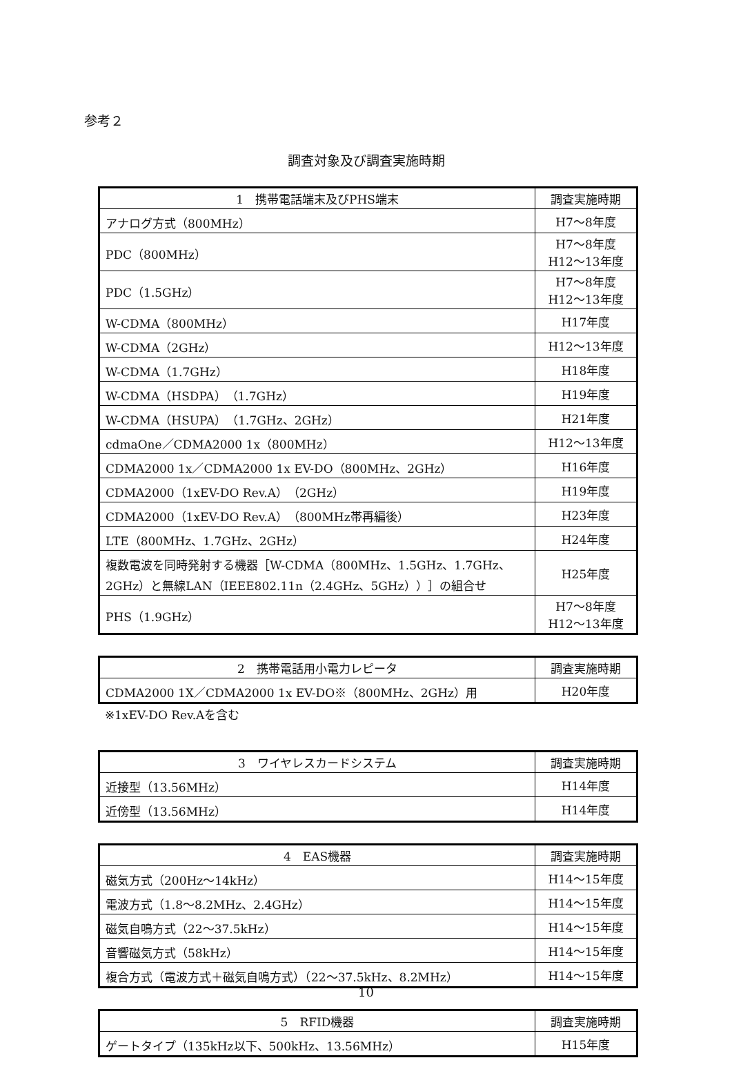参考２
調査対象及び調査実施時期
| 1 携帯電話端末及びPHS端末 | 調査実施時期 |
| --- | --- |
| アナログ方式（800MHz） | H7～8年度 |
| PDC（800MHz） | H7～8年度 H12～13年度 |
| PDC（1.5GHz） | H7～8年度 H12～13年度 |
| W-CDMA（800MHz） | H17年度 |
| W-CDMA（2GHz） | H12～13年度 |
| W-CDMA（1.7GHz） | H18年度 |
| W-CDMA（HSDPA）（1.7GHz） | H19年度 |
| W-CDMA（HSUPA）（1.7GHz、2GHz） | H21年度 |
| cdmaOne／CDMA2000 1x（800MHz） | H12～13年度 |
| CDMA2000 1x／CDMA2000 1x EV-DO（800MHz、2GHz） | H16年度 |
| CDMA2000（1xEV-DO Rev.A）（2GHz） | H19年度 |
| CDMA2000（1xEV-DO Rev.A）（800MHz帯再編後） | H23年度 |
| LTE（800MHz、1.7GHz、2GHz） | H24年度 |
| 複数電波を同時発射する機器［W-CDMA（800MHz、1.5GHz、1.7GHz、2GHz）と無線LAN（IEEE802.11n（2.4GHz、5GHz））］の組合せ | H25年度 |
| PHS（1.9GHz） | H7～8年度 H12～13年度 |
| 2 携帯電話用小電力レピータ | 調査実施時期 |
| --- | --- |
| CDMA2000 1X／CDMA2000 1x EV-DO※（800MHz、2GHz）用 | H20年度 |
※1xEV-DO Rev.Aを含む
| 3 ワイヤレスカードシステム | 調査実施時期 |
| --- | --- |
| 近接型（13.56MHz） | H14年度 |
| 近傍型（13.56MHz） | H14年度 |
| 4 EAS機器 | 調査実施時期 |
| --- | --- |
| 磁気方式（200Hz～14kHz） | H14～15年度 |
| 電波方式（1.8～8.2MHz、2.4GHz） | H14～15年度 |
| 磁気自鳴方式（22～37.5kHz） | H14～15年度 |
| 音響磁気方式（58kHz） | H14～15年度 |
| 複合方式（電波方式＋磁気自鳴方式）（22～37.5kHz、8.2MHz） | H14～15年度 |
| 5 RFID機器 | 調査実施時期 |
| --- | --- |
| ゲートタイプ（135kHz以下、500kHz、13.56MHz） | H15年度 |
10